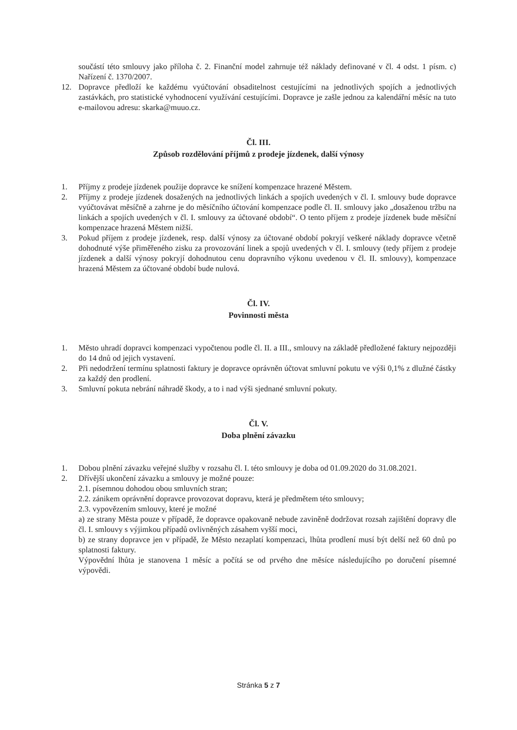součástí této smlouvy jako příloha č. 2. Finanční model zahrnuje též náklady definované v čl. 4 odst. 1 písm. c) Nařízení č. 1370/2007.
12. Dopravce předloží ke každému vyúčtování obsaditelnost cestujícími na jednotlivých spojích a jednotlivých zastávkách, pro statistické vyhodnocení využívání cestujícími. Dopravce je zašle jednou za kalendářní měsíc na tuto e-mailovou adresu: skarka@muuo.cz.
Čl. III.
Způsob rozdělování příjmů z prodeje jízdenek, další výnosy
1. Příjmy z prodeje jízdenek použije dopravce ke snížení kompenzace hrazené Městem.
2. Příjmy z prodeje jízdenek dosažených na jednotlivých linkách a spojích uvedených v čl. I. smlouvy bude dopravce vyúčtovávat měsíčně a zahrne je do měsíčního účtování kompenzace podle čl. II. smlouvy jako „dosaženou tržbu na linkách a spojích uvedených v čl. I. smlouvy za účtované období“. O tento příjem z prodeje jízdenek bude měsíční kompenzace hrazená Městem nižší.
3. Pokud příjem z prodeje jízdenek, resp. další výnosy za účtované období pokryjí veškeré náklady dopravce včetně dohodnuté výše přiměřeného zisku za provozování linek a spojů uvedených v čl. I. smlouvy (tedy příjem z prodeje jízdenek a další výnosy pokryjí dohodnutou cenu dopravního výkonu uvedenou v čl. II. smlouvy), kompenzace hrazená Městem za účtované období bude nulová.
Čl. IV.
Povinnosti města
1. Město uhradí dopravci kompenzaci vypočtenou podle čl. II. a III., smlouvy na základě předložené faktury nejpozději do 14 dnů od jejich vystavení.
2. Při nedodržení termínu splatnosti faktury je dopravce oprávněn účtovat smluvní pokutu ve výši 0,1% z dlužné částky za každý den prodlení.
3. Smluvní pokuta nebrání náhradě škody, a to i nad výši sjednané smluvní pokuty.
Čl. V.
Doba plnění závazku
1. Dobou plnění závazku veřejné služby v rozsahu čl. I. této smlouvy je doba od 01.09.2020 do 31.08.2021.
2. Dřívější ukončení závazku a smlouvy je možné pouze:
2.1. písemnou dohodou obou smluvních stran;
2.2. zánikem oprávnění dopravce provozovat dopravu, která je předmětem této smlouvy;
2.3. vypovězením smlouvy, které je možné
a) ze strany Města pouze v případě, že dopravce opakovaně nebude zaviněně dodržovat rozsah zajištění dopravy dle čl. I. smlouvy s výjimkou případů ovlivněných zásahem vyšší moci,
b) ze strany dopravce jen v případě, že Město nezaplatí kompenzaci, lhůta prodlení musí být delší než 60 dnů po splatnosti faktury.
Výpovědní lhůta je stanovena 1 měsíc a počítá se od prvého dne měsíce následujícího po doručení písemné výpovědi.
Stránka 5 z 7